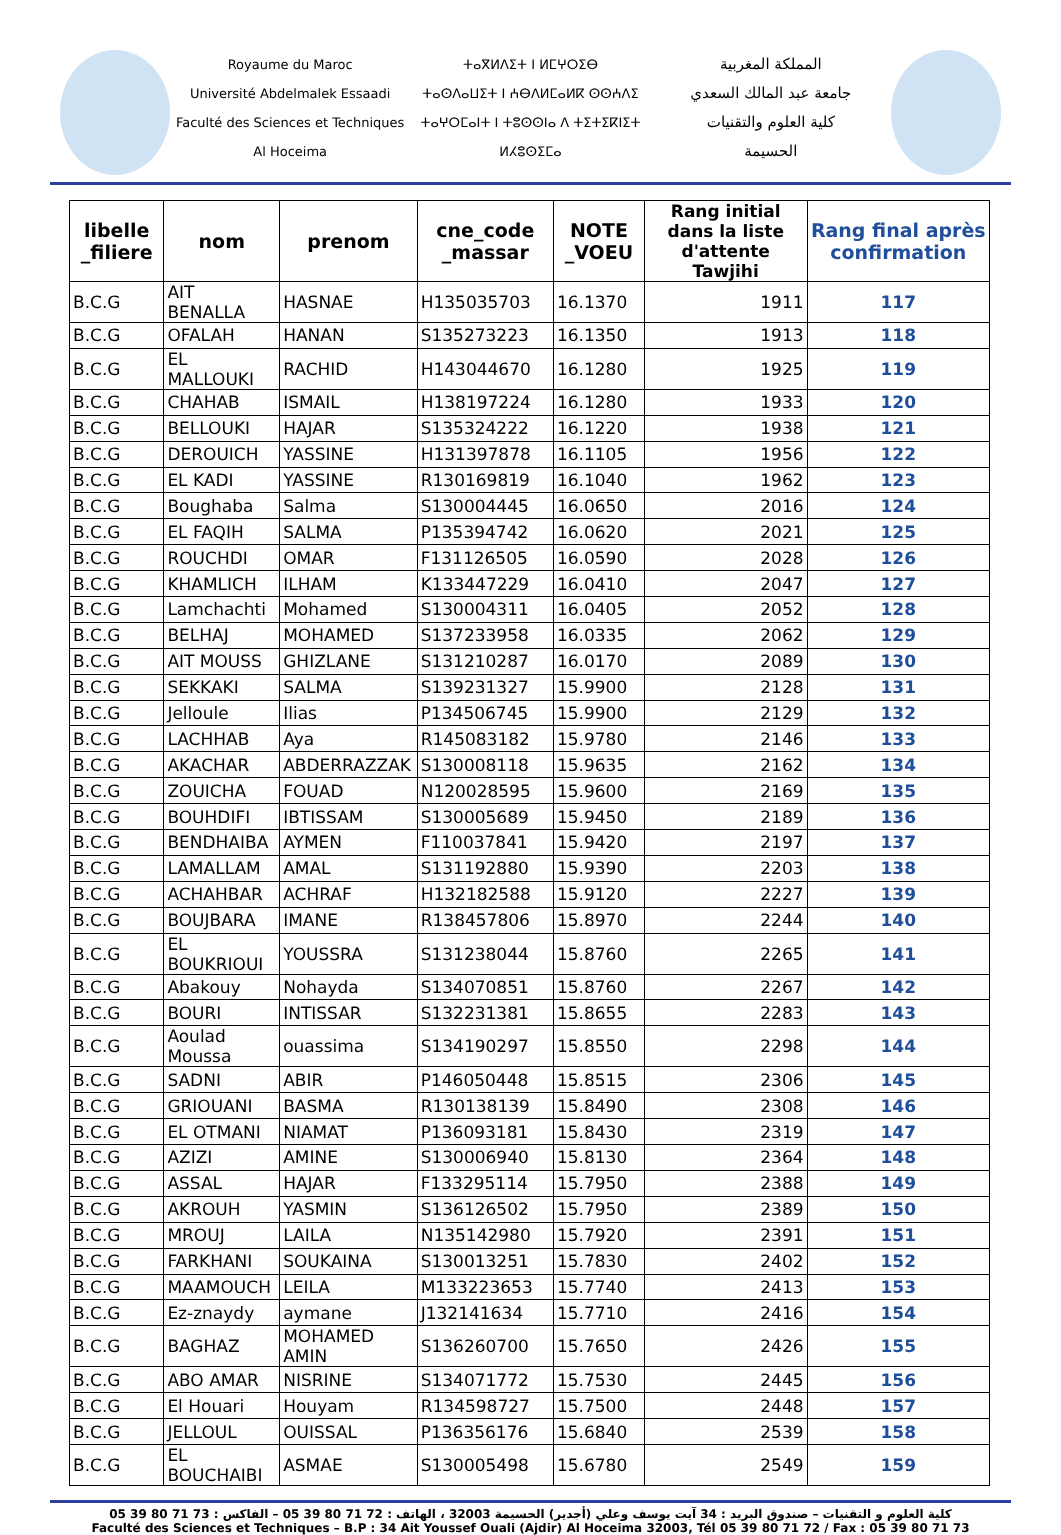Royaume du Maroc
Université Abdelmalek Essaadi
Faculté des Sciences et Techniques
Al Hoceima
ⵜⴰⴳⵍⴷⵉⵜ ⵏ ⵍⵎⵖⵔⵉⴱ
ⵜⴰⵙⴷⴰⵡⵉⵜ ⵏ ⵄⴱⴷⵍⵎⴰⵍⴽ ⵙⵙⵄⴷⵉ
ⵜⴰⵖⵔⵎⴰⵏⵜ ⵏ ⵜⵓⵙⵙⵏⴰ ⴷ ⵜⵉⵜⵉⴽⵏⵉⵜ
ⵍⵃⵓⵙⵉⵎⴰ
المملكة المغربية
جامعة عبد المالك السعدي
كلية العلوم والتقنيات
الحسيمة
| libelle _filiere | nom | prenom | cne_code _massar | NOTE _VOEU | Rang initial dans la liste d'attente Tawjihi | Rang final après confirmation |
| --- | --- | --- | --- | --- | --- | --- |
| B.C.G | AIT BENALLA | HASNAE | H135035703 | 16.1370 | 1911 | 117 |
| B.C.G | OFALAH | HANAN | S135273223 | 16.1350 | 1913 | 118 |
| B.C.G | EL MALLOUKI | RACHID | H143044670 | 16.1280 | 1925 | 119 |
| B.C.G | CHAHAB | ISMAIL | H138197224 | 16.1280 | 1933 | 120 |
| B.C.G | BELLOUKI | HAJAR | S135324222 | 16.1220 | 1938 | 121 |
| B.C.G | DEROUICH | YASSINE | H131397878 | 16.1105 | 1956 | 122 |
| B.C.G | EL KADI | YASSINE | R130169819 | 16.1040 | 1962 | 123 |
| B.C.G | Boughaba | Salma | S130004445 | 16.0650 | 2016 | 124 |
| B.C.G | EL FAQIH | SALMA | P135394742 | 16.0620 | 2021 | 125 |
| B.C.G | ROUCHDI | OMAR | F131126505 | 16.0590 | 2028 | 126 |
| B.C.G | KHAMLICH | ILHAM | K133447229 | 16.0410 | 2047 | 127 |
| B.C.G | Lamchachti | Mohamed | S130004311 | 16.0405 | 2052 | 128 |
| B.C.G | BELHAJ | MOHAMED | S137233958 | 16.0335 | 2062 | 129 |
| B.C.G | AIT MOUSS | GHIZLANE | S131210287 | 16.0170 | 2089 | 130 |
| B.C.G | SEKKAKI | SALMA | S139231327 | 15.9900 | 2128 | 131 |
| B.C.G | Jelloule | Ilias | P134506745 | 15.9900 | 2129 | 132 |
| B.C.G | LACHHAB | Aya | R145083182 | 15.9780 | 2146 | 133 |
| B.C.G | AKACHAR | ABDERRAZZAK | S130008118 | 15.9635 | 2162 | 134 |
| B.C.G | ZOUICHA | FOUAD | N120028595 | 15.9600 | 2169 | 135 |
| B.C.G | BOUHDIFI | IBTISSAM | S130005689 | 15.9450 | 2189 | 136 |
| B.C.G | BENDHAIBA | AYMEN | F110037841 | 15.9420 | 2197 | 137 |
| B.C.G | LAMALLAM | AMAL | S131192880 | 15.9390 | 2203 | 138 |
| B.C.G | ACHAHBAR | ACHRAF | H132182588 | 15.9120 | 2227 | 139 |
| B.C.G | BOUJBARA | IMANE | R138457806 | 15.8970 | 2244 | 140 |
| B.C.G | EL BOUKRIOUI | YOUSSRA | S131238044 | 15.8760 | 2265 | 141 |
| B.C.G | Abakouy | Nohayda | S134070851 | 15.8760 | 2267 | 142 |
| B.C.G | BOURI | INTISSAR | S132231381 | 15.8655 | 2283 | 143 |
| B.C.G | Aoulad Moussa | ouassima | S134190297 | 15.8550 | 2298 | 144 |
| B.C.G | SADNI | ABIR | P146050448 | 15.8515 | 2306 | 145 |
| B.C.G | GRIOUANI | BASMA | R130138139 | 15.8490 | 2308 | 146 |
| B.C.G | EL OTMANI | NIAMAT | P136093181 | 15.8430 | 2319 | 147 |
| B.C.G | AZIZI | AMINE | S130006940 | 15.8130 | 2364 | 148 |
| B.C.G | ASSAL | HAJAR | F133295114 | 15.7950 | 2388 | 149 |
| B.C.G | AKROUH | YASMIN | S136126502 | 15.7950 | 2389 | 150 |
| B.C.G | MROUJ | LAILA | N135142980 | 15.7920 | 2391 | 151 |
| B.C.G | FARKHANI | SOUKAINA | S130013251 | 15.7830 | 2402 | 152 |
| B.C.G | MAAMOUCH | LEILA | M133223653 | 15.7740 | 2413 | 153 |
| B.C.G | Ez-znaydy | aymane | J132141634 | 15.7710 | 2416 | 154 |
| B.C.G | BAGHAZ | MOHAMED AMIN | S136260700 | 15.7650 | 2426 | 155 |
| B.C.G | ABO AMAR | NISRINE | S134071772 | 15.7530 | 2445 | 156 |
| B.C.G | El Houari | Houyam | R134598727 | 15.7500 | 2448 | 157 |
| B.C.G | JELLOUL | OUISSAL | P136356176 | 15.6840 | 2539 | 158 |
| B.C.G | EL BOUCHAIBI | ASMAE | S130005498 | 15.6780 | 2549 | 159 |
كلية العلوم و التقنيات – صندوق البريد : 34 آيت يوسف وعلي (أجدير) الحسيمة 32003 ، الهاتف : 72 71 80 39 05 – الفاكس : 73 71 80 39 05
Faculté des Sciences et Techniques – B.P : 34 Ait Youssef Ouali (Ajdir) Al Hoceima 32003, Tél 05 39 80 71 72 / Fax : 05 39 80 71 73